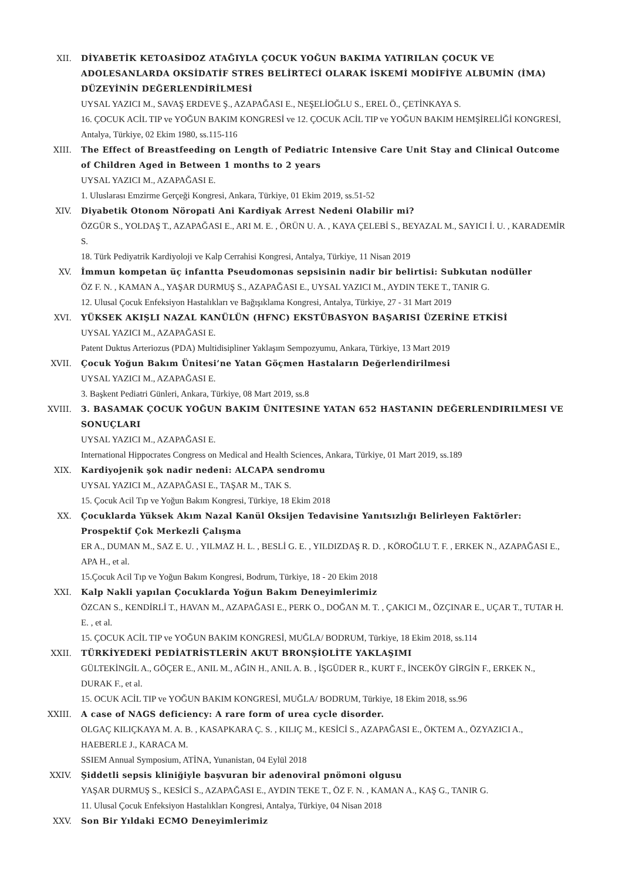XII. DİYABETİK KETOASİDOZ ATAĞIYLA ÇOCUK YOĞUN BAKIMA YATIRILAN ÇOCUK VE ADOLESANLARDA OKSİDATİF STRES BELİRTECİ OLARAK İSKEMİ MODİFİYE ALBUMİN (İMA) DÜZEYİNİN DEĞERLENDİRİLMESİ
UYSAL YAZICI M., SAVAŞ ERDEVE Ş., AZAPAĞASI E., NEŞELİOĞLU S., EREL Ö., ÇETİNKAYA S.
16. ÇOCUK ACİL TIP ve YOĞUN BAKIM KONGRESİ ve 12. ÇOCUK ACİL TIP ve YOĞUN BAKIM HEMŞİRELİĞİ KONGRESİ, Antalya, Türkiye, 02 Ekim 1980, ss.115-116
XIII. The Effect of Breastfeeding on Length of Pediatric Intensive Care Unit Stay and Clinical Outcome of Children Aged in Between 1 months to 2 years
UYSAL YAZICI M., AZAPAĞASI E.
1. Uluslarası Emzirme Gerçeği Kongresi, Ankara, Türkiye, 01 Ekim 2019, ss.51-52
XIV. Diyabetik Otonom Nöropati Ani Kardiyak Arrest Nedeni Olabilir mi?
ÖZGÜR S., YOLDAŞ T., AZAPAĞASI E., ARI M. E. , ÖRÜN U. A. , KAYA ÇELEBİ S., BEYAZAL M., SAYICI İ. U. , KARADEMİR S.
18. Türk Pediyatrik Kardiyoloji ve Kalp Cerrahisi Kongresi, Antalya, Türkiye, 11 Nisan 2019
XV. İmmun kompetan üç infantta Pseudomonas sepsisinin nadir bir belirtisi: Subkutan nodüller
ÖZ F. N. , KAMAN A., YAŞAR DURMUŞ S., AZAPAĞASI E., UYSAL YAZICI M., AYDIN TEKE T., TANIR G.
12. Ulusal Çocuk Enfeksiyon Hastalıkları ve Bağışıklama Kongresi, Antalya, Türkiye, 27 - 31 Mart 2019
XVI. YÜKSEK AKIŞLI NAZAL KANÜLÜN (HFNC) EKSTÜBASYON BAŞARISI ÜZERİNE ETKİSİ
UYSAL YAZICI M., AZAPAĞASI E.
Patent Duktus Arteriozus (PDA) Multidisipliner Yaklaşım Sempozyumu, Ankara, Türkiye, 13 Mart 2019
XVII. Çocuk Yoğun Bakım Ünitesi’ne Yatan Göçmen Hastaların Değerlendirilmesi
UYSAL YAZICI M., AZAPAĞASI E.
3. Başkent Pediatri Günleri, Ankara, Türkiye, 08 Mart 2019, ss.8
XVIII. 3. BASAMAK ÇOCUK YOĞUN BAKIM ÜNITESINE YATAN 652 HASTANIN DEĞERLENDIRILMESI VE SONUÇLARI
UYSAL YAZICI M., AZAPAĞASI E.
International Hippocrates Congress on Medical and Health Sciences, Ankara, Türkiye, 01 Mart 2019, ss.189
XIX. Kardiyojenik şok nadir nedeni: ALCAPA sendromu
UYSAL YAZICI M., AZAPAĞASI E., TAŞAR M., TAK S.
15. Çocuk Acil Tıp ve Yoğun Bakım Kongresi, Türkiye, 18 Ekim 2018
XX. Çocuklarda Yüksek Akım Nazal Kanül Oksijen Tedavisine Yanıtsızlığı Belirleyen Faktörler: Prospektif Çok Merkezli Çalışma
ER A., DUMAN M., SAZ E. U. , YILMAZ H. L. , BESLİ G. E. , YILDIZDAŞ R. D. , KÖROĞLU T. F. , ERKEK N., AZAPAĞASI E., APA H., et al.
15.Çocuk Acil Tıp ve Yoğun Bakım Kongresi, Bodrum, Türkiye, 18 - 20 Ekim 2018
XXI. Kalp Nakli yapılan Çocuklarda Yoğun Bakım Deneyimlerimiz
ÖZCAN S., KENDİRLİ T., HAVAN M., AZAPAĞASI E., PERK O., DOĞAN M. T. , ÇAKICI M., ÖZÇINAR E., UÇAR T., TUTAR H. E. , et al.
15. ÇOCUK ACİL TIP ve YOĞUN BAKIM KONGRESİ, MUĞLA/ BODRUM, Türkiye, 18 Ekim 2018, ss.114
XXII. TÜRKİYEDEKİ PEDİATRİSTLERİN AKUT BRONŞİOLİTE YAKLAŞIMI
GÜLTEKİNGİL A., GÖÇER E., ANIL M., AĞIN H., ANIL A. B. , İŞGÜDER R., KURT F., İNCEKÖY GİRGİN F., ERKEK N., DURAK F., et al.
15. OCUK ACİL TIP ve YOĞUN BAKIM KONGRESİ, MUĞLA/ BODRUM, Türkiye, 18 Ekim 2018, ss.96
XXIII. A case of NAGS deficiency: A rare form of urea cycle disorder.
OLGAÇ KILIÇKAYA M. A. B. , KASAPKARA Ç. S. , KILIÇ M., KESİCİ S., AZAPAĞASI E., ÖKTEM A., ÖZYAZICI A., HAEBERLE J., KARACA M.
SSIEM Annual Symposium, ATİNA, Yunanistan, 04 Eylül 2018
XXIV. Şiddetli sepsis kliniğiyle başvuran bir adenoviral pnömoni olgusu
YAŞAR DURMUŞ S., KESİCİ S., AZAPAĞASI E., AYDIN TEKE T., ÖZ F. N. , KAMAN A., KAŞ G., TANIR G.
11. Ulusal Çocuk Enfeksiyon Hastalıkları Kongresi, Antalya, Türkiye, 04 Nisan 2018
XXV. Son Bir Yıldaki ECMO Deneyimlerimiz